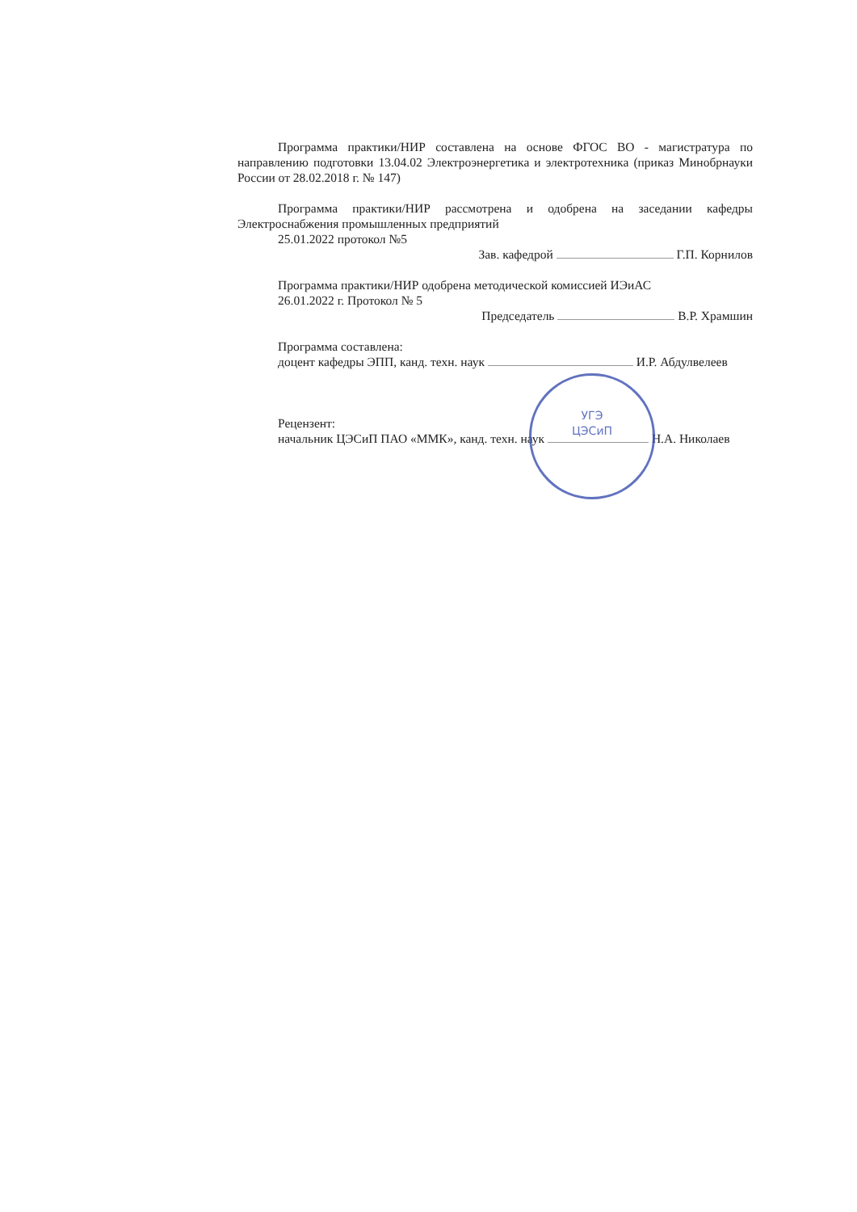Программа практики/НИР составлена на основе ФГОС ВО - магистратура по направлению подготовки 13.04.02 Электроэнергетика и электротехника (приказ Минобрнауки России от 28.02.2018 г. № 147)
Программа практики/НИР рассмотрена и одобрена на заседании кафедры Электроснабжения промышленных предприятий
25.01.2022 протокол №5
Зав. кафедрой Г.П. Корнилов
Программа практики/НИР одобрена методической комиссией ИЭиАС
26.01.2022 г. Протокол № 5
Председатель В.Р. Храмшин
Программа составлена:
доцент кафедры ЭПП, канд. техн. наук И.Р. Абдулвелеев
Рецензент:
начальник ЦЭСиП ПАО «ММК», канд. техн. наук Н.А. Николаев
УГЭ
ЦЭСиП